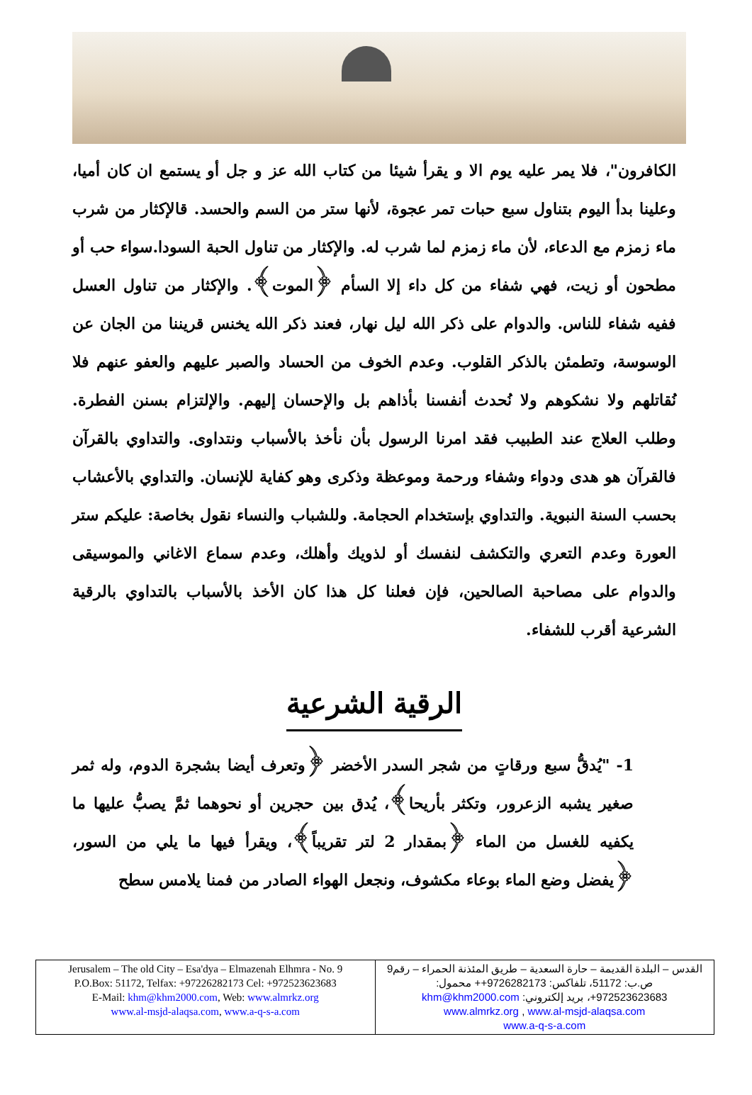الكافرون"، فلا يمر عليه يوم الا و يقرأ شيئا من كتاب الله عز و جل أو يستمع ان كان أميا، وعلينا بدأ اليوم بتناول سبع حبات تمر عجوة، لأنها ستر من السم والحسد. قالإكثار من شرب ماء زمزم مع الدعاء، لأن ماء زمزم لما شرب له. والإكثار من تناول الحبة السودا.سواء حب أو مطحون أو زيت، فهي شفاء من كل داء إلا السأم ﴿الموت﴾. والإكثار من تناول العسل ففيه شفاء للناس. والدوام على ذكر الله ليل نهار، فعند ذكر الله يخنس قريننا من الجان عن الوسوسة، وتطمئن بالذكر القلوب. وعدم الخوف من الحساد والصبر عليهم والعفو عنهم فلا نُقاتلهم ولا نشكوهم ولا نُحدث أنفسنا بأذاهم بل والإحسان إليهم. والإلتزام بسنن الفطرة. وطلب العلاج عند الطبيب فقد امرنا الرسول بأن نأخذ بالأسباب ونتداوى. والتداوي بالقرآن فالقرآن هو هدى ودواء وشفاء ورحمة وموعظة وذكرى وهو كفاية للإنسان. والتداوي بالأعشاب بحسب السنة النبوية. والتداوي بإستخدام الحجامة. وللشباب والنساء نقول بخاصة: عليكم ستر العورة وعدم التعري والتكشف لنفسك أو لذويك وأهلك، وعدم سماع الاغاني والموسيقى والدوام على مصاحبة الصالحين، فإن فعلنا كل هذا كان الأخذ بالأسباب بالتداوي بالرقية الشرعية أقرب للشفاء.
الرقية الشرعية
1- "يُدقُّ سبع ورقاتٍ من شجر السدر الأخضر ﴿وتعرف أيضا بشجرة الدوم، وله ثمر صغير يشبه الزعرور، وتكثر بأريحا﴾، يُدق بين حجرين أو نحوهما ثمَّ يصبُّ عليها ما يكفيه للغسل من الماء ﴿بمقدار 2 لتر تقريباً﴾، ويقرأ فيها ما يلي من السور، ﴿يفضل وضع الماء بوعاء مكشوف، ونجعل الهواء الصادر من فمنا يلامس سطح
| Jerusalem – The old City – Esa'dya – Elmazenah Elhmra - No. 9 P.O.Box: 51172, Telfax: +97226282173 Cel: +972523623683 E-Mail: khm@khm2000.com , Web: www.almrkz.org www.al-msjd-alaqsa.com , www.a-q-s-a.com | القدس – البلدة القديمة – حارة السعدية – طريق المئذنة الحمراء – رقم9 ص.ب: 51172، تلفاكس: 9726282173++ محمول: 972523623683+، بريد إلكتروني: khm@khm2000.com www.almrkz.org , www.al-msjd-alaqsa.com www.a-q-s-a.com |